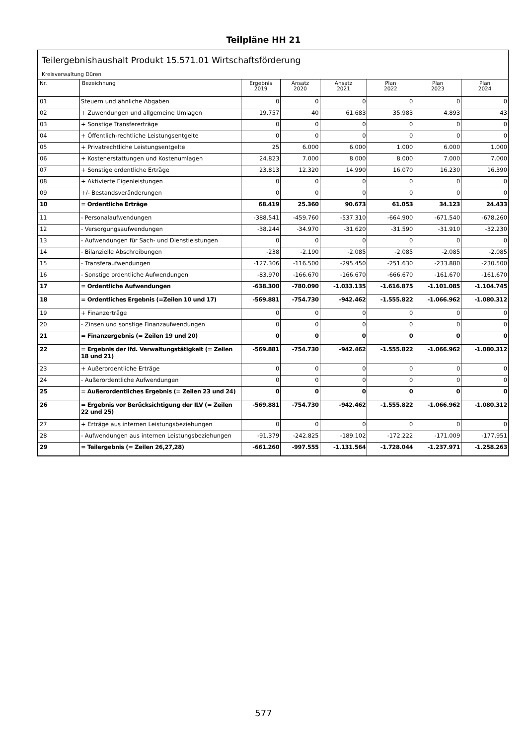Teilpläne HH 21
Teilergebnishaushalt Produkt 15.571.01 Wirtschaftsförderung
Kreisverwaltung Düren
| Nr. | Bezeichnung | Ergebnis 2019 | Ansatz 2020 | Ansatz 2021 | Plan 2022 | Plan 2023 | Plan 2024 |
| --- | --- | --- | --- | --- | --- | --- | --- |
| 01 | Steuern und ähnliche Abgaben | 0 | 0 | 0 | 0 | 0 | 0 |
| 02 | + Zuwendungen und allgemeine Umlagen | 19.757 | 40 | 61.683 | 35.983 | 4.893 | 43 |
| 03 | + Sonstige Transfererträge | 0 | 0 | 0 | 0 | 0 | 0 |
| 04 | + Öffentlich-rechtliche Leistungsentgelte | 0 | 0 | 0 | 0 | 0 | 0 |
| 05 | + Privatrechtliche Leistungsentgelte | 25 | 6.000 | 6.000 | 1.000 | 6.000 | 1.000 |
| 06 | + Kostenerstattungen und Kostenumlagen | 24.823 | 7.000 | 8.000 | 8.000 | 7.000 | 7.000 |
| 07 | + Sonstige ordentliche Erträge | 23.813 | 12.320 | 14.990 | 16.070 | 16.230 | 16.390 |
| 08 | + Aktivierte Eigenleistungen | 0 | 0 | 0 | 0 | 0 | 0 |
| 09 | +/- Bestandsveränderungen | 0 | 0 | 0 | 0 | 0 | 0 |
| 10 | = Ordentliche Erträge | 68.419 | 25.360 | 90.673 | 61.053 | 34.123 | 24.433 |
| 11 | - Personalaufwendungen | -388.541 | -459.760 | -537.310 | -664.900 | -671.540 | -678.260 |
| 12 | - Versorgungsaufwendungen | -38.244 | -34.970 | -31.620 | -31.590 | -31.910 | -32.230 |
| 13 | - Aufwendungen für Sach- und Dienstleistungen | 0 | 0 | 0 | 0 | 0 | 0 |
| 14 | - Bilanzielle Abschreibungen | -238 | -2.190 | -2.085 | -2.085 | -2.085 | -2.085 |
| 15 | - Transferaufwendungen | -127.306 | -116.500 | -295.450 | -251.630 | -233.880 | -230.500 |
| 16 | - Sonstige ordentliche Aufwendungen | -83.970 | -166.670 | -166.670 | -666.670 | -161.670 | -161.670 |
| 17 | = Ordentliche Aufwendungen | -638.300 | -780.090 | -1.033.135 | -1.616.875 | -1.101.085 | -1.104.745 |
| 18 | = Ordentliches Ergebnis (=Zeilen 10 und 17) | -569.881 | -754.730 | -942.462 | -1.555.822 | -1.066.962 | -1.080.312 |
| 19 | + Finanzerträge | 0 | 0 | 0 | 0 | 0 | 0 |
| 20 | - Zinsen und sonstige Finanzaufwendungen | 0 | 0 | 0 | 0 | 0 | 0 |
| 21 | = Finanzergebnis (= Zeilen 19 und 20) | 0 | 0 | 0 | 0 | 0 | 0 |
| 22 | = Ergebnis der lfd. Verwaltungstätigkeit (= Zeilen 18 und 21) | -569.881 | -754.730 | -942.462 | -1.555.822 | -1.066.962 | -1.080.312 |
| 23 | + Außerordentliche Erträge | 0 | 0 | 0 | 0 | 0 | 0 |
| 24 | - Außerordentliche Aufwendungen | 0 | 0 | 0 | 0 | 0 | 0 |
| 25 | = Außerordentliches Ergebnis (= Zeilen 23 und 24) | 0 | 0 | 0 | 0 | 0 | 0 |
| 26 | = Ergebnis vor Berücksichtigung der ILV (= Zeilen 22 und 25) | -569.881 | -754.730 | -942.462 | -1.555.822 | -1.066.962 | -1.080.312 |
| 27 | + Erträge aus internen Leistungsbeziehungen | 0 | 0 | 0 | 0 | 0 | 0 |
| 28 | - Aufwendungen aus internen Leistungsbeziehungen | -91.379 | -242.825 | -189.102 | -172.222 | -171.009 | -177.951 |
| 29 | = Teilergebnis (= Zeilen 26,27,28) | -661.260 | -997.555 | -1.131.564 | -1.728.044 | -1.237.971 | -1.258.263 |
577